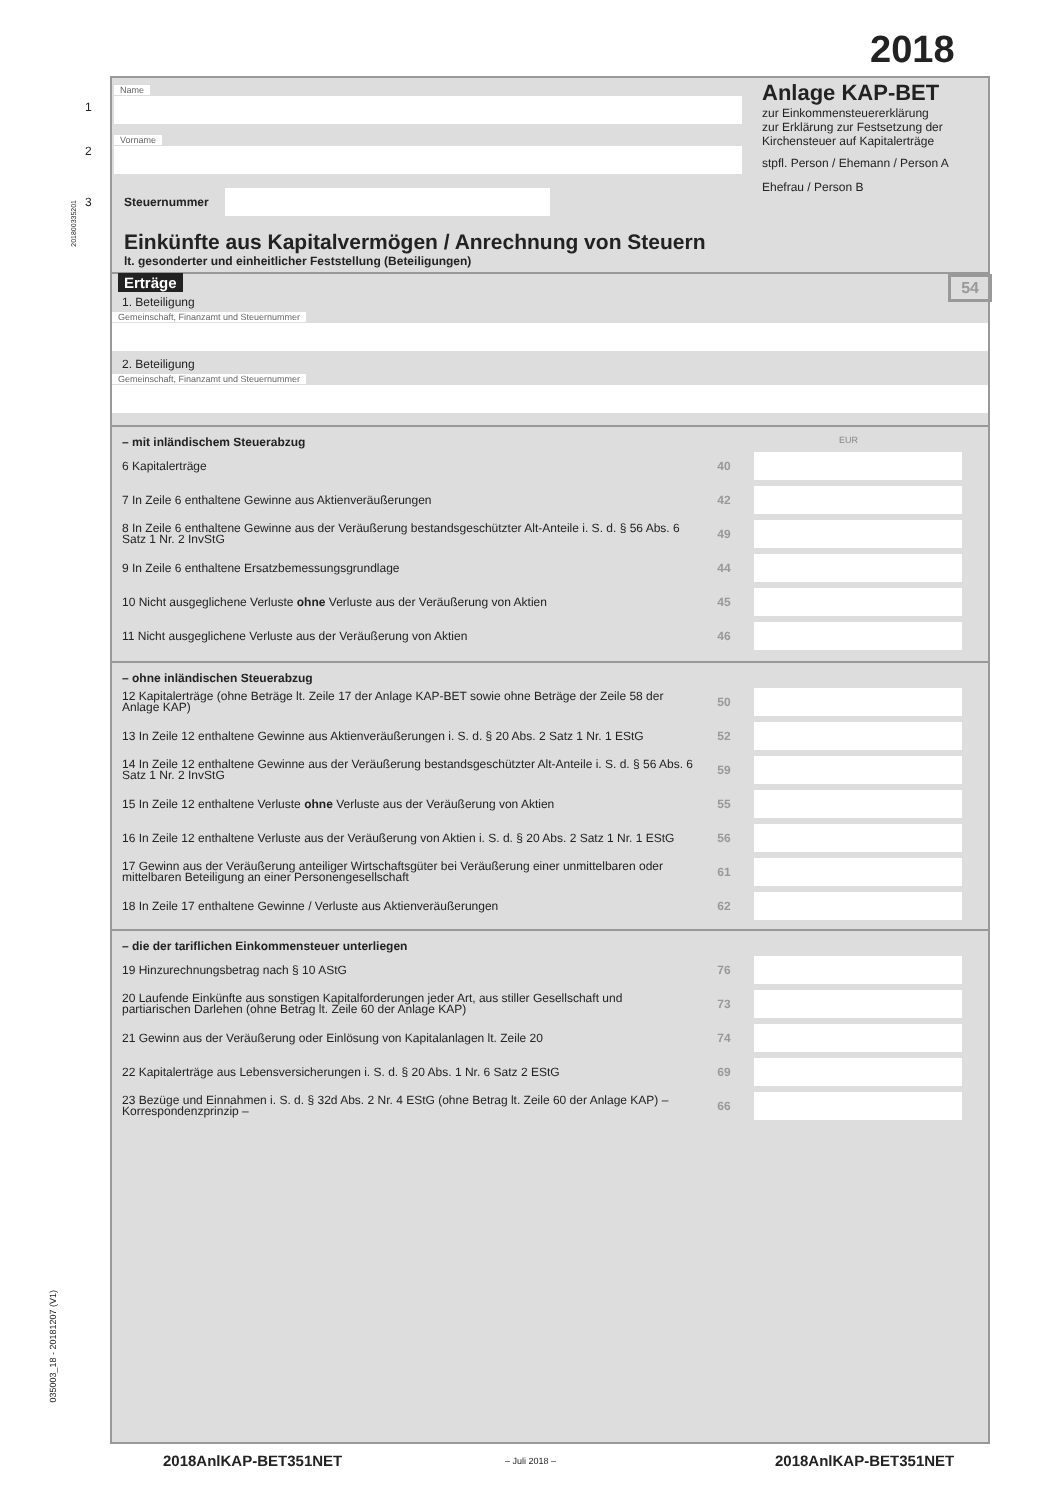2018
Name
1
Vorname
2
3 Steuernummer
Einkünfte aus Kapitalvermögen / Anrechnung von Steuern
lt. gesonderter und einheitlicher Feststellung (Beteiligungen)
Anlage KAP-BET
zur Einkommensteuererklärung
zur Erklärung zur Festsetzung der Kirchensteuer auf Kapitalerträge
stpfl. Person / Ehemann / Person A
Ehefrau / Person B
Erträge 54
1. Beteiligung
Gemeinschaft, Finanzamt und Steuernummer
2. Beteiligung
Gemeinschaft, Finanzamt und Steuernummer
– mit inländischem Steuerabzug EUR
6 Kapitalerträge 40
7 In Zeile 6 enthaltene Gewinne aus Aktienveräußerungen 42
8 In Zeile 6 enthaltene Gewinne aus der Veräußerung bestandsgeschützter Alt-Anteile i. S. d. § 56 Abs. 6 Satz 1 Nr. 2 InvStG 49
9 In Zeile 6 enthaltene Ersatzbemessungsgrundlage 44
10 Nicht ausgeglichene Verluste ohne Verluste aus der Veräußerung von Aktien 45
11 Nicht ausgeglichene Verluste aus der Veräußerung von Aktien 46
– ohne inländischen Steuerabzug
12 Kapitalerträge (ohne Beträge lt. Zeile 17 der Anlage KAP-BET sowie ohne Beträge der Zeile 58 der Anlage KAP) 50
13 In Zeile 12 enthaltene Gewinne aus Aktienveräußerungen i. S. d. § 20 Abs. 2 Satz 1 Nr. 1 EStG 52
14 In Zeile 12 enthaltene Gewinne aus der Veräußerung bestandsgeschützter Alt-Anteile i. S. d. § 56 Abs. 6 Satz 1 Nr. 2 InvStG 59
15 In Zeile 12 enthaltene Verluste ohne Verluste aus der Veräußerung von Aktien 55
16 In Zeile 12 enthaltene Verluste aus der Veräußerung von Aktien i. S. d. § 20 Abs. 2 Satz 1 Nr. 1 EStG 56
17 Gewinn aus der Veräußerung anteiliger Wirtschaftsgüter bei Veräußerung einer unmittelbaren oder mittelbaren Beteiligung an einer Personengesellschaft 61
18 In Zeile 17 enthaltene Gewinne / Verluste aus Aktienveräußerungen 62
– die der tariflichen Einkommensteuer unterliegen
19 Hinzurechnungsbetrag nach § 10 AStG 76
20 Laufende Einkünfte aus sonstigen Kapitalforderungen jeder Art, aus stiller Gesellschaft und partiarischen Darlehen (ohne Betrag lt. Zeile 60 der Anlage KAP) 73
21 Gewinn aus der Veräußerung oder Einlösung von Kapitalanlagen lt. Zeile 20 74
22 Kapitalerträge aus Lebensversicherungen i. S. d. § 20 Abs. 1 Nr. 6 Satz 2 EStG 69
23 Bezüge und Einnahmen i. S. d. § 32d Abs. 2 Nr. 4 EStG (ohne Betrag lt. Zeile 60 der Anlage KAP) – Korrespondenzprinzip – 66
201800335201
035003_18 - 20181207 (V1)
2018AnlKAP-BET351NET – Juli 2018 – 2018AnlKAP-BET351NET